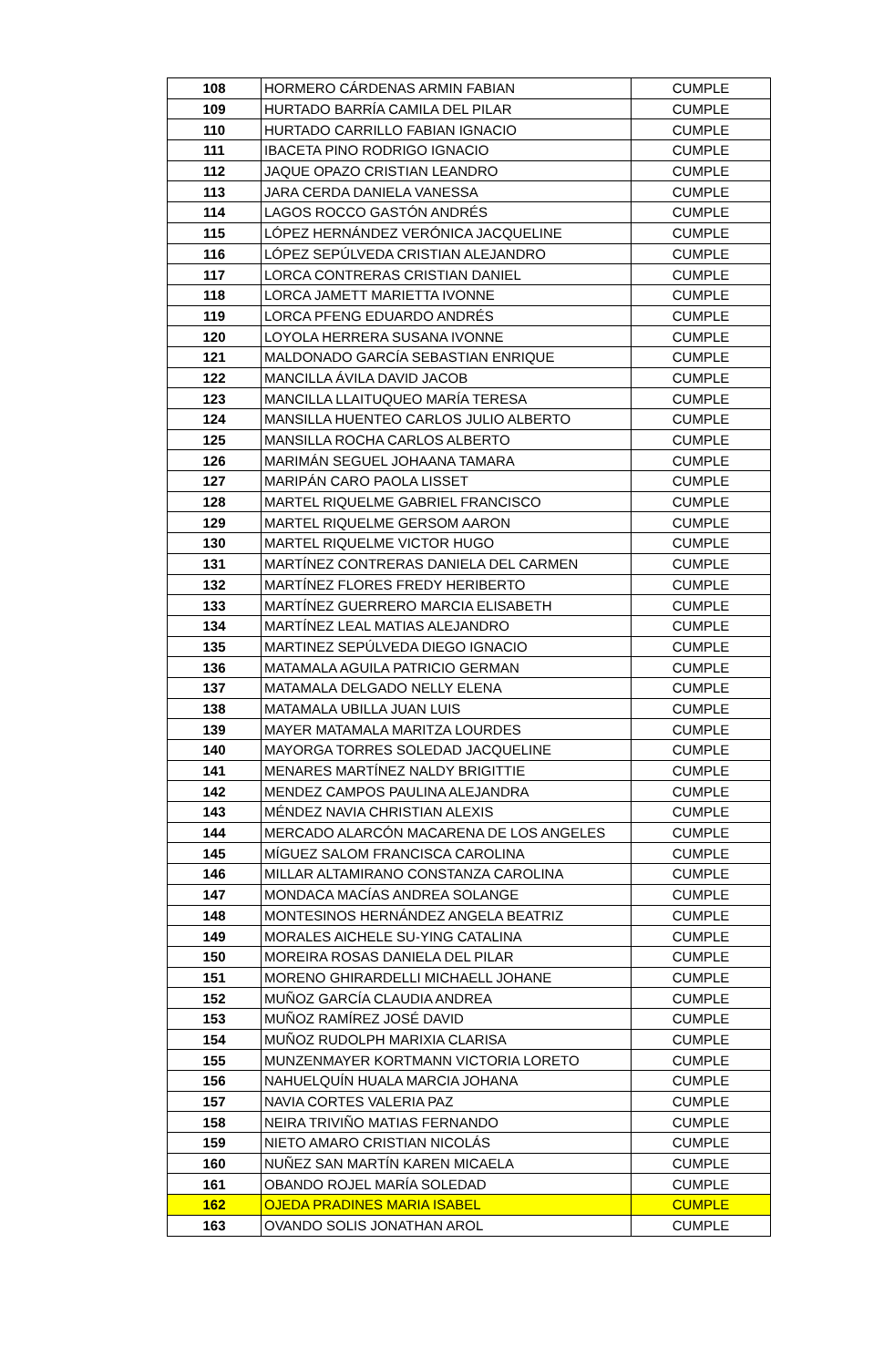| 108 | HORMERO CÁRDENAS ARMIN FABIAN | CUMPLE |
| 109 | HURTADO BARRÍA CAMILA DEL PILAR | CUMPLE |
| 110 | HURTADO CARRILLO FABIAN IGNACIO | CUMPLE |
| 111 | IBACETA PINO RODRIGO IGNACIO | CUMPLE |
| 112 | JAQUE OPAZO CRISTIAN LEANDRO | CUMPLE |
| 113 | JARA CERDA DANIELA VANESSA | CUMPLE |
| 114 | LAGOS ROCCO GASTÓN ANDRÉS | CUMPLE |
| 115 | LÓPEZ HERNÁNDEZ VERÓNICA JACQUELINE | CUMPLE |
| 116 | LÓPEZ SEPÚLVEDA CRISTIAN ALEJANDRO | CUMPLE |
| 117 | LORCA CONTRERAS CRISTIAN DANIEL | CUMPLE |
| 118 | LORCA JAMETT MARIETTA IVONNE | CUMPLE |
| 119 | LORCA PFENG EDUARDO ANDRÉS | CUMPLE |
| 120 | LOYOLA HERRERA SUSANA IVONNE | CUMPLE |
| 121 | MALDONADO GARCÍA SEBASTIAN ENRIQUE | CUMPLE |
| 122 | MANCILLA ÁVILA DAVID JACOB | CUMPLE |
| 123 | MANCILLA LLAITUQUEO MARÍA TERESA | CUMPLE |
| 124 | MANSILLA HUENTEO CARLOS JULIO ALBERTO | CUMPLE |
| 125 | MANSILLA ROCHA CARLOS ALBERTO | CUMPLE |
| 126 | MARIMÁN SEGUEL JOHAANA TAMARA | CUMPLE |
| 127 | MARIPÁN CARO PAOLA LISSET | CUMPLE |
| 128 | MARTEL RIQUELME GABRIEL FRANCISCO | CUMPLE |
| 129 | MARTEL RIQUELME GERSOM AARON | CUMPLE |
| 130 | MARTEL RIQUELME VICTOR HUGO | CUMPLE |
| 131 | MARTÍNEZ CONTRERAS DANIELA DEL CARMEN | CUMPLE |
| 132 | MARTÍNEZ FLORES FREDY HERIBERTO | CUMPLE |
| 133 | MARTÍNEZ GUERRERO MARCIA ELISABETH | CUMPLE |
| 134 | MARTÍNEZ LEAL MATIAS ALEJANDRO | CUMPLE |
| 135 | MARTINEZ SEPÚLVEDA DIEGO IGNACIO | CUMPLE |
| 136 | MATAMALA AGUILA PATRICIO GERMAN | CUMPLE |
| 137 | MATAMALA DELGADO NELLY ELENA | CUMPLE |
| 138 | MATAMALA UBILLA JUAN LUIS | CUMPLE |
| 139 | MAYER MATAMALA MARITZA LOURDES | CUMPLE |
| 140 | MAYORGA TORRES SOLEDAD JACQUELINE | CUMPLE |
| 141 | MENARES MARTÍNEZ NALDY BRIGITTIE | CUMPLE |
| 142 | MENDEZ CAMPOS PAULINA ALEJANDRA | CUMPLE |
| 143 | MÉNDEZ NAVIA CHRISTIAN ALEXIS | CUMPLE |
| 144 | MERCADO ALARCÓN MACARENA DE LOS ANGELES | CUMPLE |
| 145 | MÍGUEZ SALOM FRANCISCA CAROLINA | CUMPLE |
| 146 | MILLAR ALTAMIRANO CONSTANZA CAROLINA | CUMPLE |
| 147 | MONDACA MACÍAS ANDREA SOLANGE | CUMPLE |
| 148 | MONTESINOS HERNÁNDEZ ANGELA BEATRIZ | CUMPLE |
| 149 | MORALES AICHELE SU-YING CATALINA | CUMPLE |
| 150 | MOREIRA ROSAS DANIELA DEL PILAR | CUMPLE |
| 151 | MORENO GHIRARDELLI MICHAELL JOHANE | CUMPLE |
| 152 | MUÑOZ GARCÍA CLAUDIA ANDREA | CUMPLE |
| 153 | MUÑOZ RAMÍREZ JOSÉ DAVID | CUMPLE |
| 154 | MUÑOZ RUDOLPH MARIXIA CLARISA | CUMPLE |
| 155 | MUNZENMAYER KORTMANN VICTORIA LORETO | CUMPLE |
| 156 | NAHUELQUÍN HUALA MARCIA JOHANA | CUMPLE |
| 157 | NAVIA CORTES VALERIA PAZ | CUMPLE |
| 158 | NEIRA TRIVIÑO MATIAS FERNANDO | CUMPLE |
| 159 | NIETO AMARO CRISTIAN NICOLÁS | CUMPLE |
| 160 | NUÑEZ SAN MARTÍN KAREN MICAELA | CUMPLE |
| 161 | OBANDO ROJEL MARÍA SOLEDAD | CUMPLE |
| 162 | OJEDA PRADINES MARIA ISABEL | CUMPLE |
| 163 | OVANDO SOLIS JONATHAN AROL | CUMPLE |